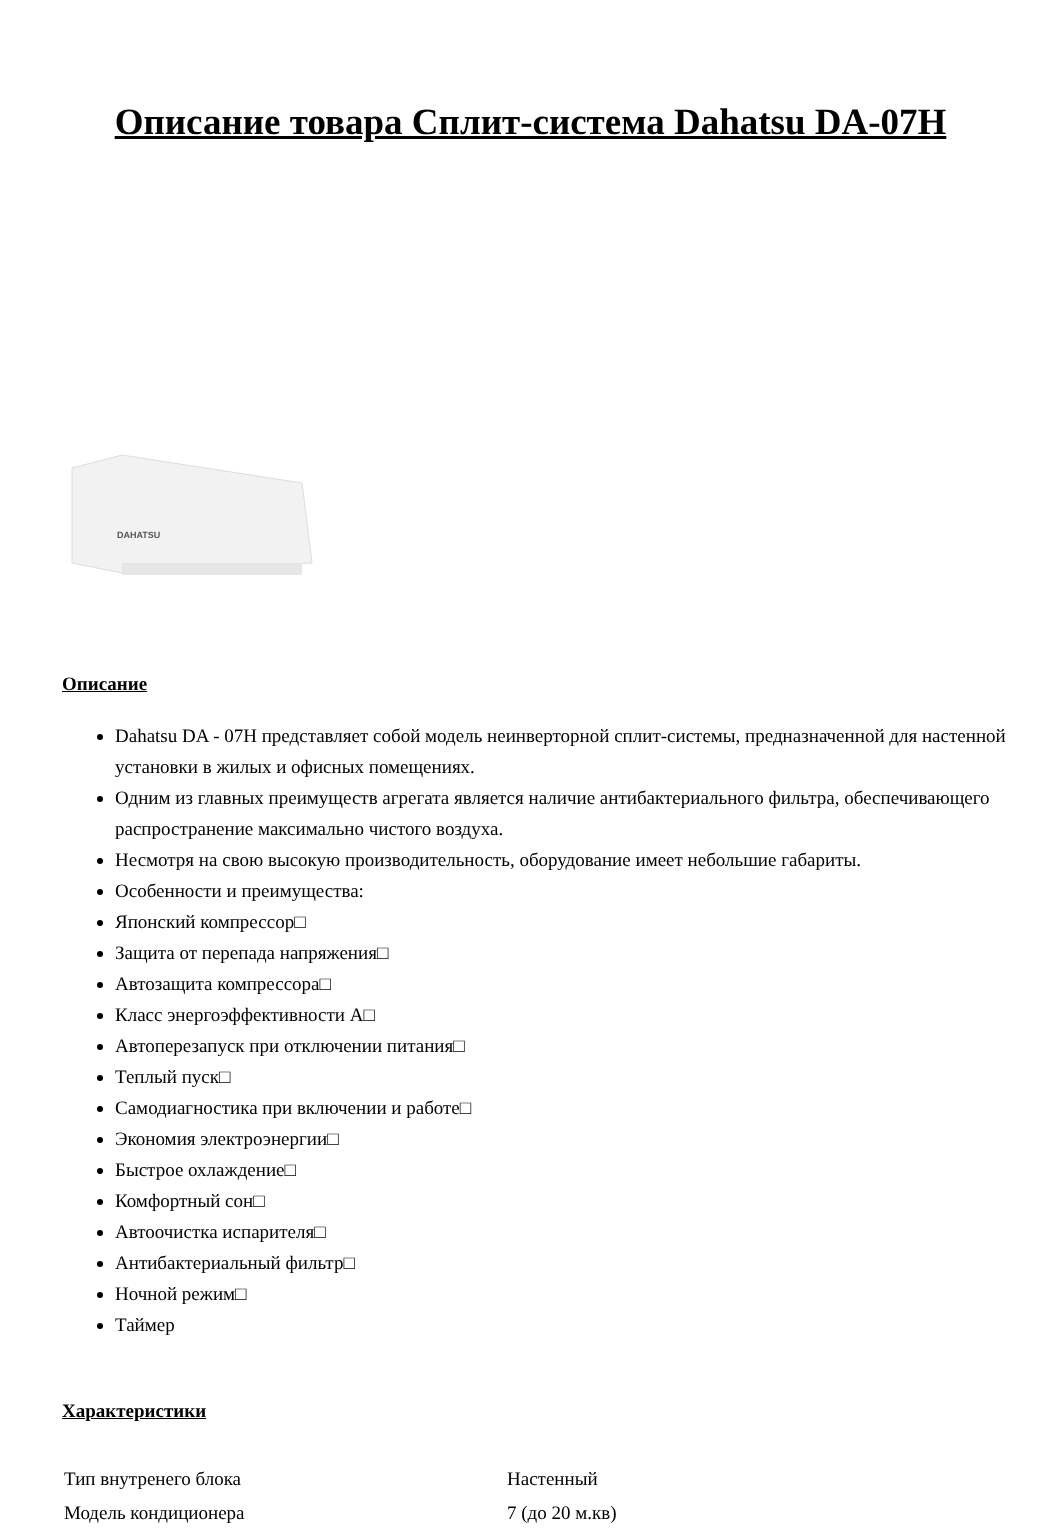Описание товара Сплит-система Dahatsu DA-07H
DAHATSU
Описание
Dahatsu DA - 07H представляет собой модель неинверторной сплит-системы, предназначенной для настенной установки в жилых и офисных помещениях.
Одним из главных преимуществ агрегата является наличие антибактериального фильтра, обеспечивающего распространение максимально чистого воздуха.
Несмотря на свою высокую производительность, оборудование имеет небольшие габариты.
Особенности и преимущества:
Японский компрессор□
Защита от перепада напряжения□
Автозащита компрессора□
Класс энергоэффективности A□
Автоперезапуск при отключении питания□
Теплый пуск□
Самодиагностика при включении и работе□
Экономия электроэнергии□
Быстрое охлаждение□
Комфортный сон□
Автоочистка испарителя□
Антибактериальный фильтр□
Ночной режим□
Таймер
Характеристики
| Тип внутренего блока | Настенный |
| Модель кондиционера | 7 (до 20 м.кв) |